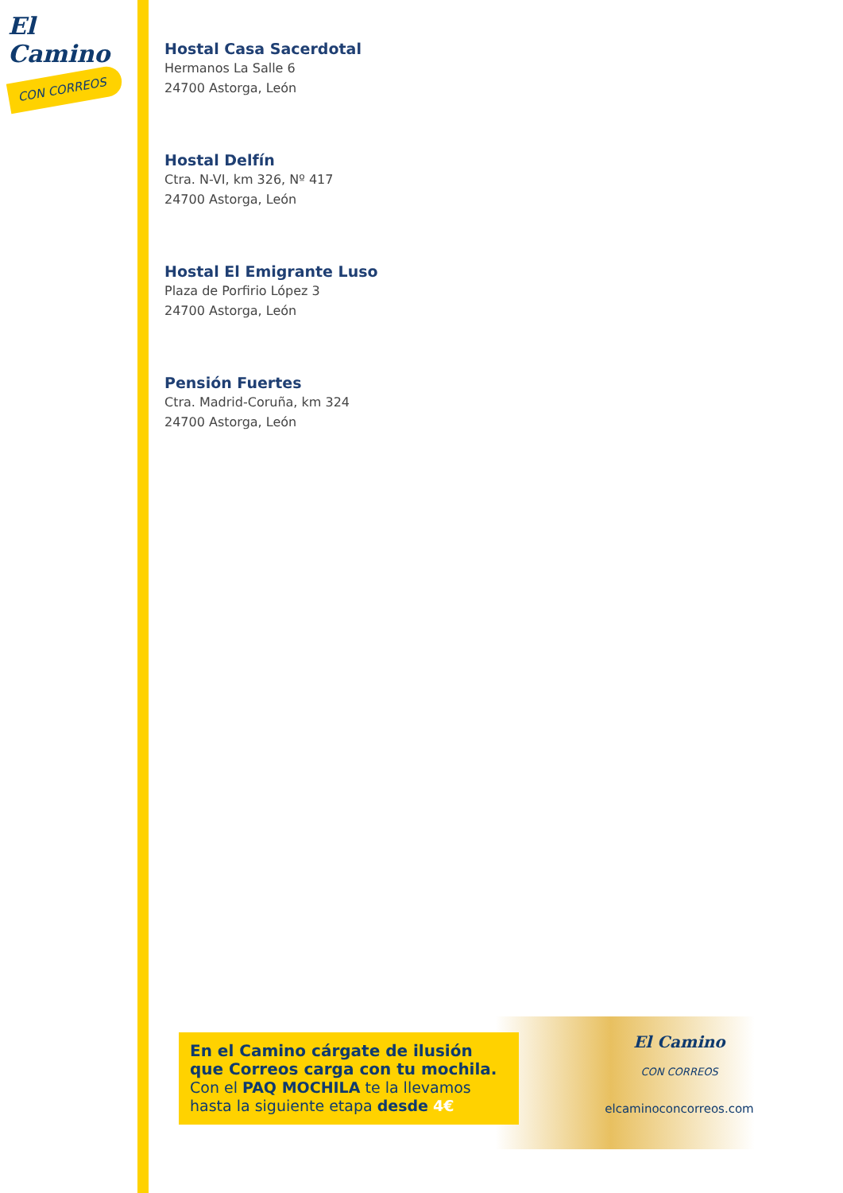El Camino
CON CORREOS
Hostal Casa Sacerdotal
Hermanos La Salle 6
24700 Astorga, León
Hostal Delfín
Ctra. N-VI, km 326, Nº 417
24700 Astorga, León
Hostal El Emigrante Luso
Plaza de Porfirio López 3
24700 Astorga, León
Pensión Fuertes
Ctra. Madrid-Coruña, km 324
24700 Astorga, León
En el Camino cárgate de ilusión que Correos carga con tu mochila.
Con el PAQ MOCHILA te la llevamos hasta la siguiente etapa desde 4€
El Camino
CON CORREOS
elcaminoconcorreos.com